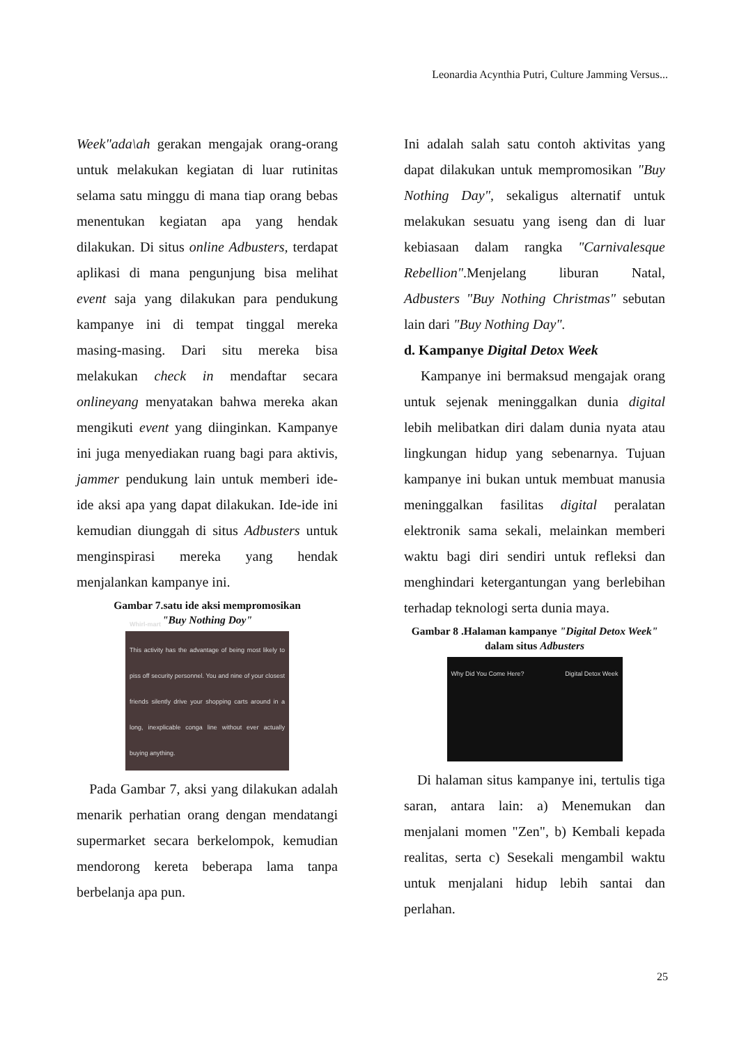Leonardia Acynthia Putri, Culture Jamming Versus...
Week"ada\ah gerakan mengajak orang-orang untuk melakukan kegiatan di luar rutinitas selama satu minggu di mana tiap orang bebas menentukan kegiatan apa yang hendak dilakukan. Di situs online Adbusters, terdapat aplikasi di mana pengunjung bisa melihat event saja yang dilakukan para pendukung kampanye ini di tempat tinggal mereka masing-masing. Dari situ mereka bisa melakukan check in mendaftar secara onlineyang menyatakan bahwa mereka akan mengikuti event yang diinginkan. Kampanye ini juga menyediakan ruang bagi para aktivis, jammer pendukung lain untuk memberi ide-ide aksi apa yang dapat dilakukan. Ide-ide ini kemudian diunggah di situs Adbusters untuk menginspirasi mereka yang hendak menjalankan kampanye ini.
Gambar 7.satu ide aksi mempromosikan
"Buy Nothing Doy"
Whirl-mart
This activity has the advantage of being most likely to piss off security personnel. You and nine of your closest friends silently drive your shopping carts around in a long, inexplicable conga line without ever actually buying anything.
Pada Gambar 7, aksi yang dilakukan adalah menarik perhatian orang dengan mendatangi supermarket secara berkelompok, kemudian mendorong kereta beberapa lama tanpa berbelanja apa pun.
Ini adalah salah satu contoh aktivitas yang dapat dilakukan untuk mempromosikan "Buy Nothing Day", sekaligus alternatif untuk melakukan sesuatu yang iseng dan di luar kebiasaan dalam rangka "Carnivalesque Rebellion".Menjelang liburan Natal, Adbusters "Buy Nothing Christmas" sebutan lain dari "Buy Nothing Day".
d. Kampanye Digital Detox Week
Kampanye ini bermaksud mengajak orang untuk sejenak meninggalkan dunia digital lebih melibatkan diri dalam dunia nyata atau lingkungan hidup yang sebenarnya. Tujuan kampanye ini bukan untuk membuat manusia meninggalkan fasilitas digital peralatan elektronik sama sekali, melainkan memberi waktu bagi diri sendiri untuk refleksi dan menghindari ketergantungan yang berlebihan terhadap teknologi serta dunia maya.
Gambar 8 .Halaman kampanye "Digital Detox Week" dalam situs Adbusters
Why Did You Come Here? Digital Detox Week
Di halaman situs kampanye ini, tertulis tiga saran, antara lain: a) Menemukan dan menjalani momen "Zen", b) Kembali kepada realitas, serta c) Sesekali mengambil waktu untuk menjalani hidup lebih santai dan perlahan.
25